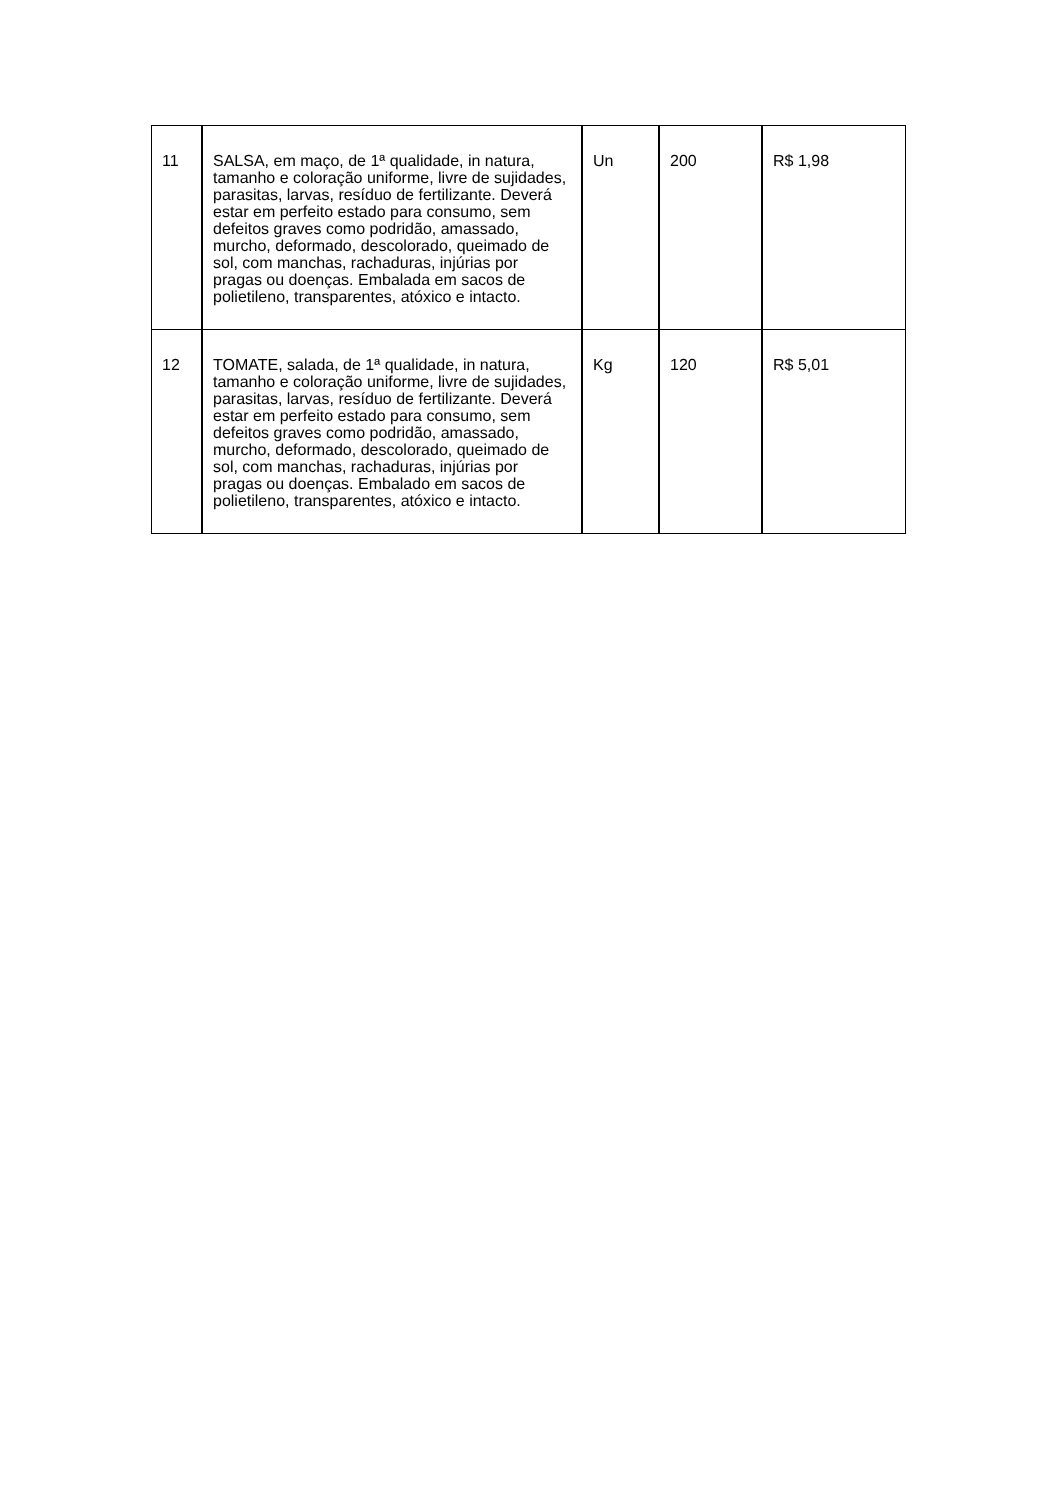| 11 | SALSA, em maço, de 1ª qualidade, in natura, tamanho e coloração uniforme, livre de sujidades, parasitas, larvas, resíduo de fertilizante. Deverá estar em perfeito estado para consumo, sem defeitos graves como podridão, amassado, murcho, deformado, descolorado, queimado de sol, com manchas, rachaduras, injúrias por pragas ou doenças. Embalada em sacos de polietileno, transparentes, atóxico e intacto. | Un | 200 | R$ 1,98 |
| 12 | TOMATE, salada, de 1ª qualidade, in natura, tamanho e coloração uniforme, livre de sujidades, parasitas, larvas, resíduo de fertilizante. Deverá estar em perfeito estado para consumo, sem defeitos graves como podridão, amassado, murcho, deformado, descolorado, queimado de sol, com manchas, rachaduras, injúrias por pragas ou doenças. Embalado em sacos de polietileno, transparentes, atóxico e intacto. | Kg | 120 | R$ 5,01 |